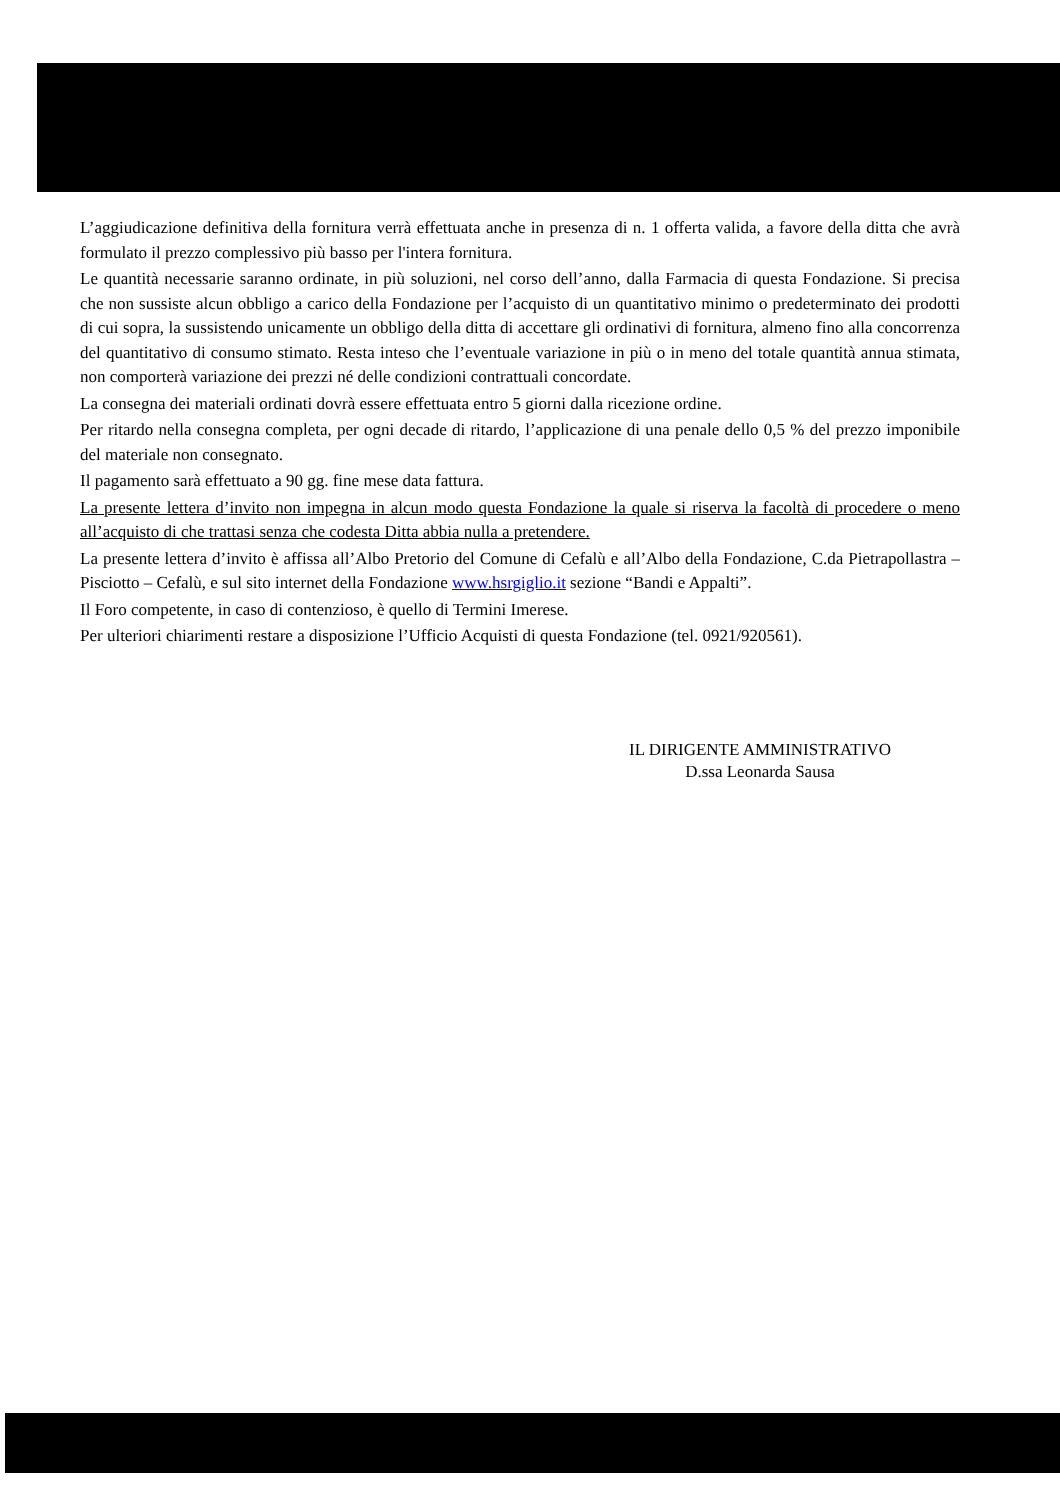L’aggiudicazione definitiva della fornitura verrà effettuata anche in presenza di n. 1 offerta valida, a favore della ditta che avrà formulato il prezzo complessivo più basso per l'intera fornitura.
Le quantità necessarie saranno ordinate, in più soluzioni, nel corso dell’anno, dalla Farmacia di questa Fondazione. Si precisa che non sussiste alcun obbligo a carico della Fondazione per l’acquisto di un quantitativo minimo o predeterminato dei prodotti di cui sopra, la sussistendo unicamente un obbligo della ditta di accettare gli ordinativi di fornitura, almeno fino alla concorrenza del quantitativo di consumo stimato. Resta inteso che l’eventuale variazione in più o in meno del totale quantità annua stimata, non comporterà variazione dei prezzi né delle condizioni contrattuali concordate.
La consegna dei materiali ordinati dovrà essere effettuata entro 5 giorni dalla ricezione ordine.
Per ritardo nella consegna completa, per ogni decade di ritardo, l’applicazione di una penale dello 0,5 % del prezzo imponibile del materiale non consegnato.
Il pagamento sarà effettuato a 90 gg. fine mese data fattura.
La presente lettera d’invito non impegna in alcun modo questa Fondazione la quale si riserva la facoltà di procedere o meno all’acquisto di che trattasi senza che codesta Ditta abbia nulla a pretendere.
La presente lettera d’invito è affissa all’Albo Pretorio del Comune di Cefalù e all’Albo della Fondazione, C.da Pietrapollastra – Pisciotto – Cefalù, e sul sito internet della Fondazione www.hsrgiglio.it sezione “Bandi e Appalti”.
Il Foro competente, in caso di contenzioso, è quello di Termini Imerese.
Per ulteriori chiarimenti restare a disposizione l’Ufficio Acquisti di questa Fondazione (tel. 0921/920561).
IL DIRIGENTE AMMINISTRATIVO
D.ssa Leonarda Sausa